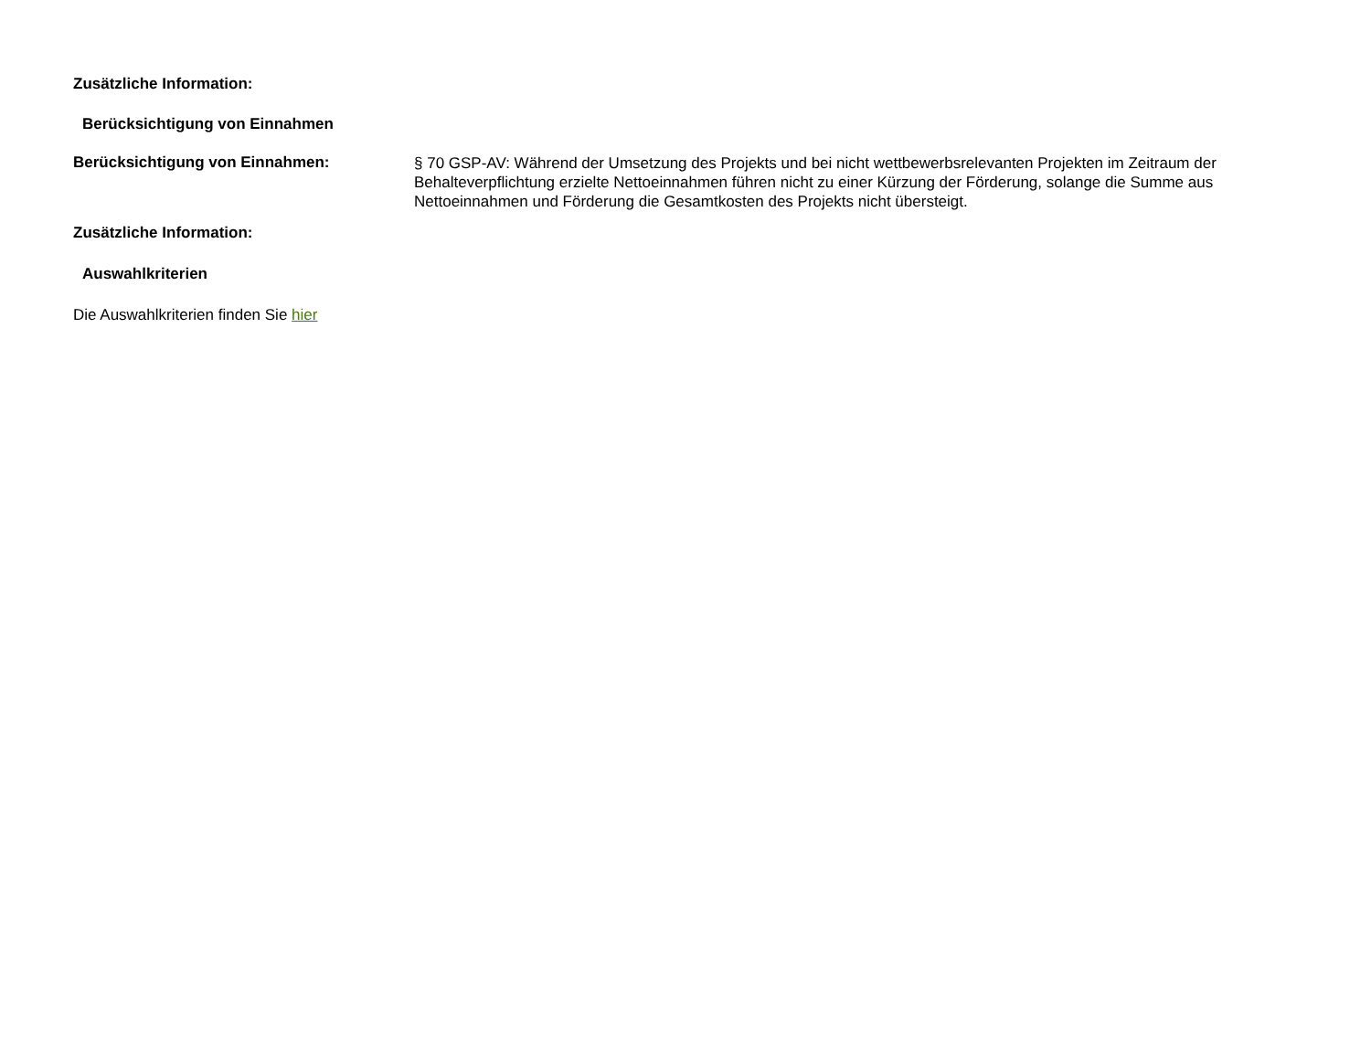Zusätzliche Information:
Berücksichtigung von Einnahmen
Berücksichtigung von Einnahmen:
§ 70 GSP-AV: Während der Umsetzung des Projekts und bei nicht wettbewerbsrelevanten Projekten im Zeitraum der Behalteverpflichtung erzielte Nettoeinnahmen führen nicht zu einer Kürzung der Förderung, solange die Summe aus Nettoeinnahmen und Förderung die Gesamtkosten des Projekts nicht übersteigt.
Zusätzliche Information:
Auswahlkriterien
Die Auswahlkriterien finden Sie hier